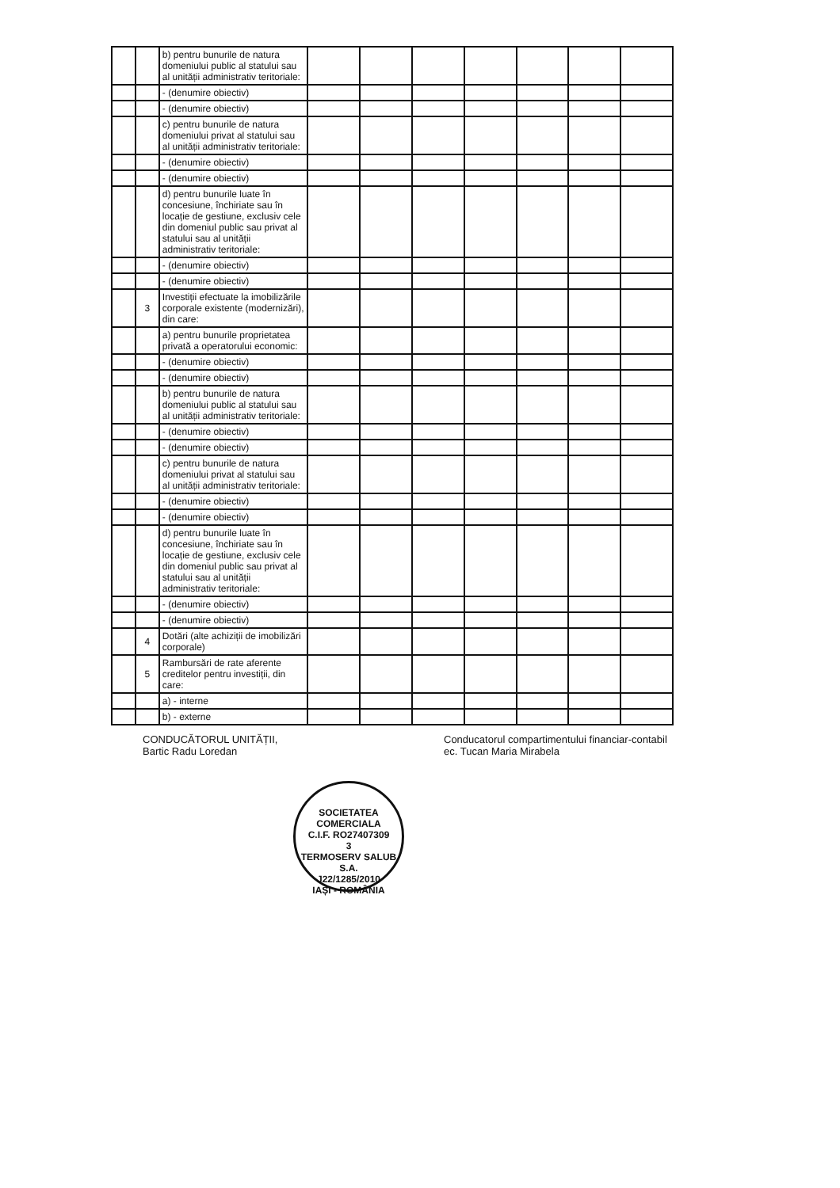| | | b) pentru bunurile de natura domeniului public al statului sau al unității administrativ teritoriale: | | | | | | | |
| | | - (denumire obiectiv) | | | | | | | |
| | | - (denumire obiectiv) | | | | | | | |
| | | c) pentru bunurile de natura domeniului privat al statului sau al unității administrativ teritoriale: | | | | | | | |
| | | - (denumire obiectiv) | | | | | | | |
| | | - (denumire obiectiv) | | | | | | | |
| | | d) pentru bunurile luate în concesiune, închiriate sau în locație de gestiune, exclusiv cele din domeniul public sau privat al statului sau al unității administrativ teritoriale: | | | | | | | |
| | | - (denumire obiectiv) | | | | | | | |
| | | - (denumire obiectiv) | | | | | | | |
| | 3 | Investiții efectuate la imobilizările corporale existente (modernizări), din care: | | | | | | | |
| | | a) pentru bunurile proprietatea privată a operatorului economic: | | | | | | | |
| | | - (denumire obiectiv) | | | | | | | |
| | | - (denumire obiectiv) | | | | | | | |
| | | b) pentru bunurile de natura domeniului public al statului sau al unității administrativ teritoriale: | | | | | | | |
| | | - (denumire obiectiv) | | | | | | | |
| | | - (denumire obiectiv) | | | | | | | |
| | | c) pentru bunurile de natura domeniului privat al statului sau al unității administrativ teritoriale: | | | | | | | |
| | | - (denumire obiectiv) | | | | | | | |
| | | - (denumire obiectiv) | | | | | | | |
| | | d) pentru bunurile luate în concesiune, închiriate sau în locație de gestiune, exclusiv cele din domeniul public sau privat al statului sau al unității administrativ teritoriale: | | | | | | | |
| | | - (denumire obiectiv) | | | | | | | |
| | | - (denumire obiectiv) | | | | | | | |
| | 4 | Dotări (alte achiziții de imobilizări corporale) | | | | | | | |
| | 5 | Rambursări de rate aferente creditelor pentru investiții, din care: | | | | | | | |
| | | a) - interne | | | | | | | |
| | | b) - externe | | | | | | | |
CONDUCĂTORUL UNITĂȚII,
Bartic Radu Loredan
Conducatorul compartimentului financiar-contabil
ec. Tucan Maria Mirabela
SOCIETATEA COMERCIALA
C.I.F. RO27407309
3
TERMOSERV SALUB S.A.
J22/1285/2010
IAȘI - ROMÂNIA